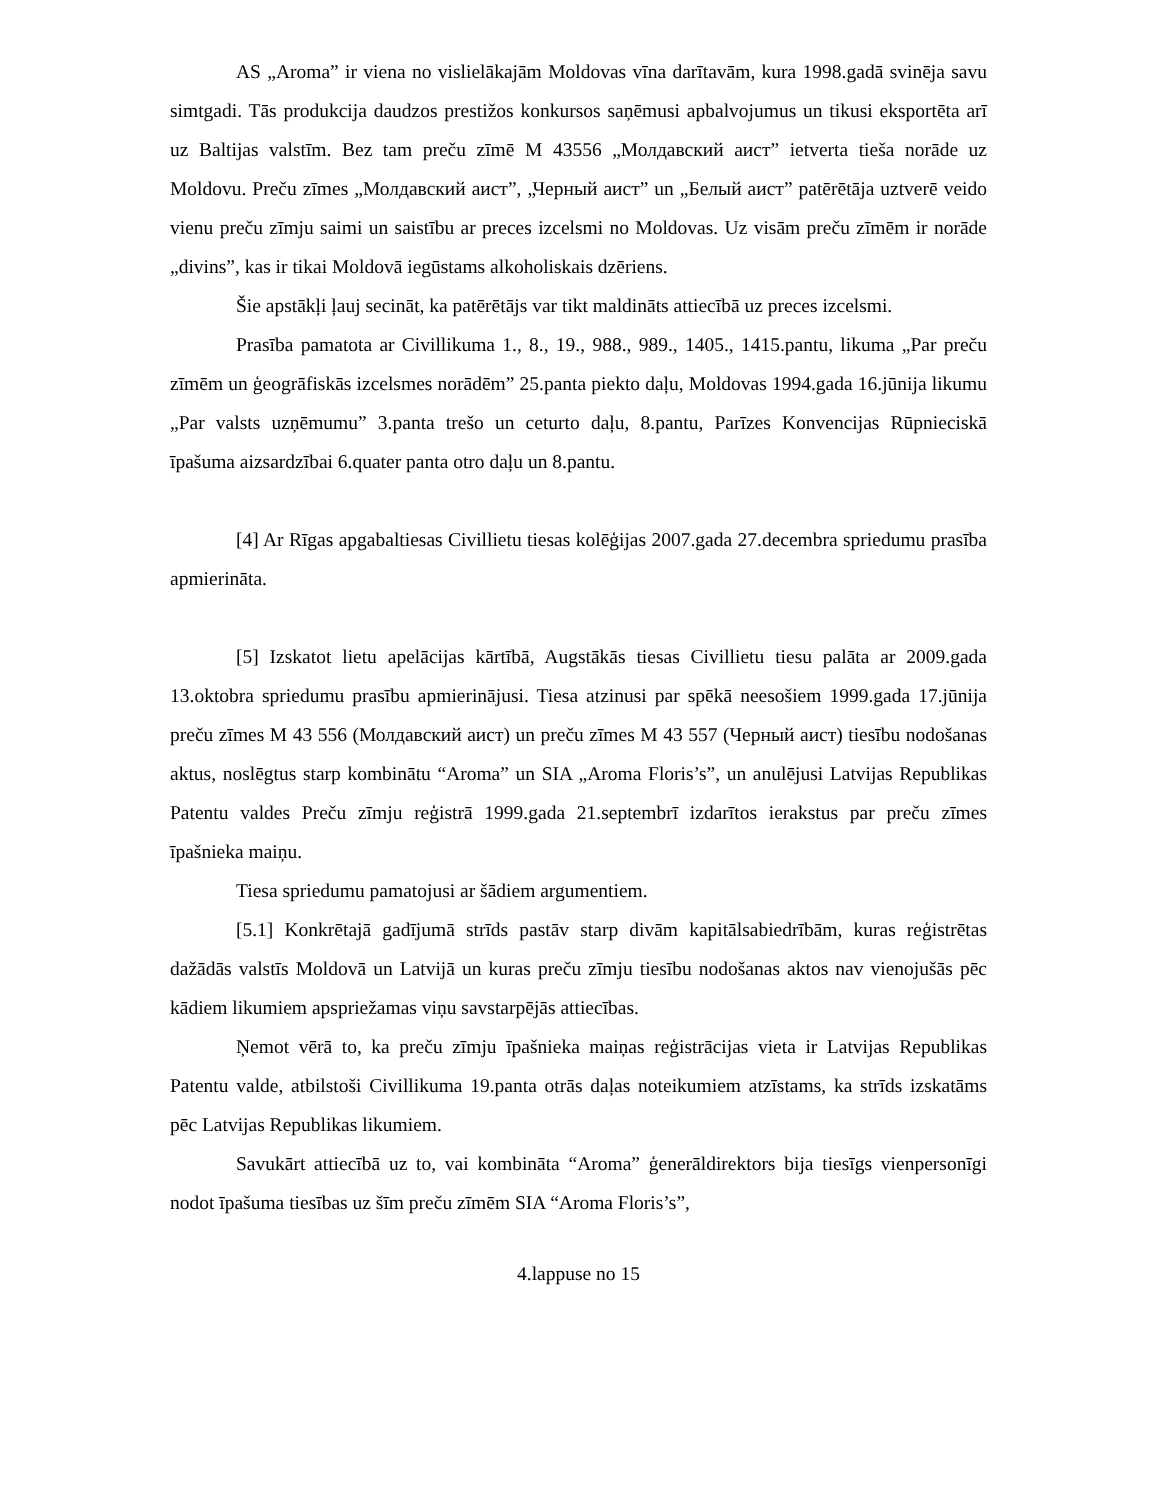AS „Aroma” ir viena no vislielākajām Moldovas vīna darītavām, kura 1998.gadā svinēja savu simtgadi. Tās produkcija daudzos prestižos konkursos saņēmusi apbalvojumus un tikusi eksportēta arī uz Baltijas valstīm. Bez tam preču zīmē M 43556 „Молдавский аист” ietverta tieša norāde uz Moldovu. Preču zīmes „Молдавский аист”, „Черный аист” un „Белый аист” patērētāja uztverē veido vienu preču zīmju saimi un saistību ar preces izcelsmi no Moldovas. Uz visām preču zīmēm ir norāde „divins”, kas ir tikai Moldovā iegūstams alkoholiskais dzēriens.
Šie apstākļi ļauj secināt, ka patērētājs var tikt maldināts attiecībā uz preces izcelsmi.
Prasība pamatota ar Civillikuma 1., 8., 19., 988., 989., 1405., 1415.pantu, likuma „Par preču zīmēm un ģeogrāfiskās izcelsmes norādēm” 25.panta piekto daļu, Moldovas 1994.gada 16.jūnija likumu „Par valsts uzņēmumu” 3.panta trešo un ceturto daļu, 8.pantu, Parīzes Konvencijas Rūpnieciskā īpašuma aizsardzībai 6.quater panta otro daļu un 8.pantu.
[4] Ar Rīgas apgabaltiesas Civillietu tiesas kolēģijas 2007.gada 27.decembra spriedumu prasība apmierināta.
[5] Izskatot lietu apelācijas kārtībā, Augstākās tiesas Civillietu tiesu palāta ar 2009.gada 13.oktobra spriedumu prasību apmierinājusi. Tiesa atzinusi par spēkā neesošiem 1999.gada 17.jūnija preču zīmes M 43 556 (Молдавский аист) un preču zīmes M 43 557 (Черный аист) tiesību nodošanas aktus, noslēgtus starp kombinātu “Aroma” un SIA „Aroma Floris’s”, un anulējusi Latvijas Republikas Patentu valdes Preču zīmju reģistrā 1999.gada 21.septembrī izdarītos ierakstus par preču zīmes īpašnieka maiņu.
Tiesa spriedumu pamatojusi ar šādiem argumentiem.
[5.1] Konkrētajā gadījumā strīds pastāv starp divām kapitālsabiedrībām, kuras reģistrētas dažādās valstīs Moldovā un Latvijā un kuras preču zīmju tiesību nodošanas aktos nav vienojušās pēc kādiem likumiem apspriežamas viņu savstarpējās attiecības.
Ņemot vērā to, ka preču zīmju īpašnieka maiņas reģistrācijas vieta ir Latvijas Republikas Patentu valde, atbilstoši Civillikuma 19.panta otrās daļas noteikumiem atzīstams, ka strīds izskatāms pēc Latvijas Republikas likumiem.
Savukārt attiecībā uz to, vai kombināta “Aroma” ģenerāldirektors bija tiesīgs vienpersonīgi nodot īpašuma tiesības uz šīm preču zīmēm SIA “Aroma Floris’s”,
4.lappuse no 15